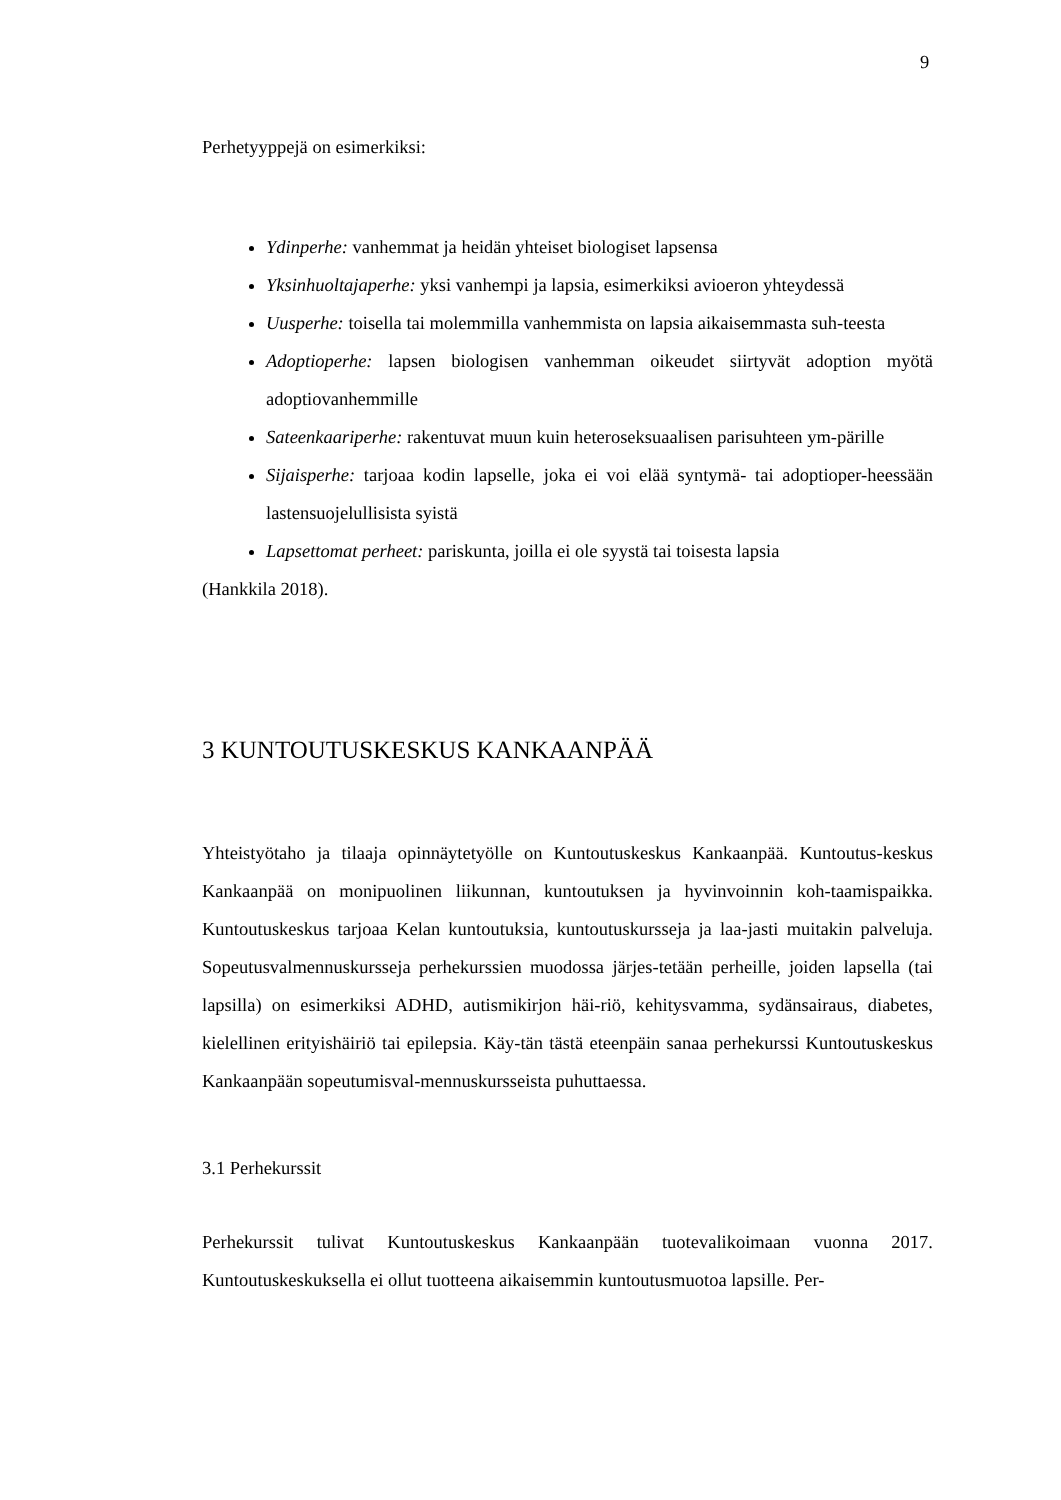9
Perhetyyppejä on esimerkiksi:
Ydinperhe: vanhemmat ja heidän yhteiset biologiset lapsensa
Yksinhuoltajaperhe: yksi vanhempi ja lapsia, esimerkiksi avioeron yhteydessä
Uusperhe: toisella tai molemmilla vanhemmista on lapsia aikaisemmasta suh-teesta
Adoptioperhe: lapsen biologisen vanhemman oikeudet siirtyvät adoption myötä adoptiovanhemmille
Sateenkaariperhe: rakentuvat muun kuin heteroseksuaalisen parisuhteen ym-pärille
Sijaisperhe: tarjoaa kodin lapselle, joka ei voi elää syntymä- tai adoptioper-heessään lastensuojelullisista syistä
Lapsettomat perheet: pariskunta, joilla ei ole syystä tai toisesta lapsia
(Hankkila 2018).
3 KUNTOUTUSKESKUS KANKAANPÄÄ
Yhteistyötaho ja tilaaja opinnäytetyölle on Kuntoutuskeskus Kankaanpää. Kuntoutus-keskus Kankaanpää on monipuolinen liikunnan, kuntoutuksen ja hyvinvoinnin koh-taamispaikka. Kuntoutuskeskus tarjoaa Kelan kuntoutuksia, kuntoutuskursseja ja laa-jasti muitakin palveluja. Sopeutusvalmennuskursseja perhekurssien muodossa järjes-tetään perheille, joiden lapsella (tai lapsilla) on esimerkiksi ADHD, autismikirjon häi-riö, kehitysvamma, sydänsairaus, diabetes, kielellinen erityishäiriö tai epilepsia. Käy-tän tästä eteenpäin sanaa perhekurssi Kuntoutuskeskus Kankaanpään sopeutumisval-mennuskursseista puhuttaessa.
3.1 Perhekurssit
Perhekurssit tulivat Kuntoutuskeskus Kankaanpään tuotevalikoimaan vuonna 2017. Kuntoutuskeskuksella ei ollut tuotteena aikaisemmin kuntoutusmuotoa lapsille. Per-